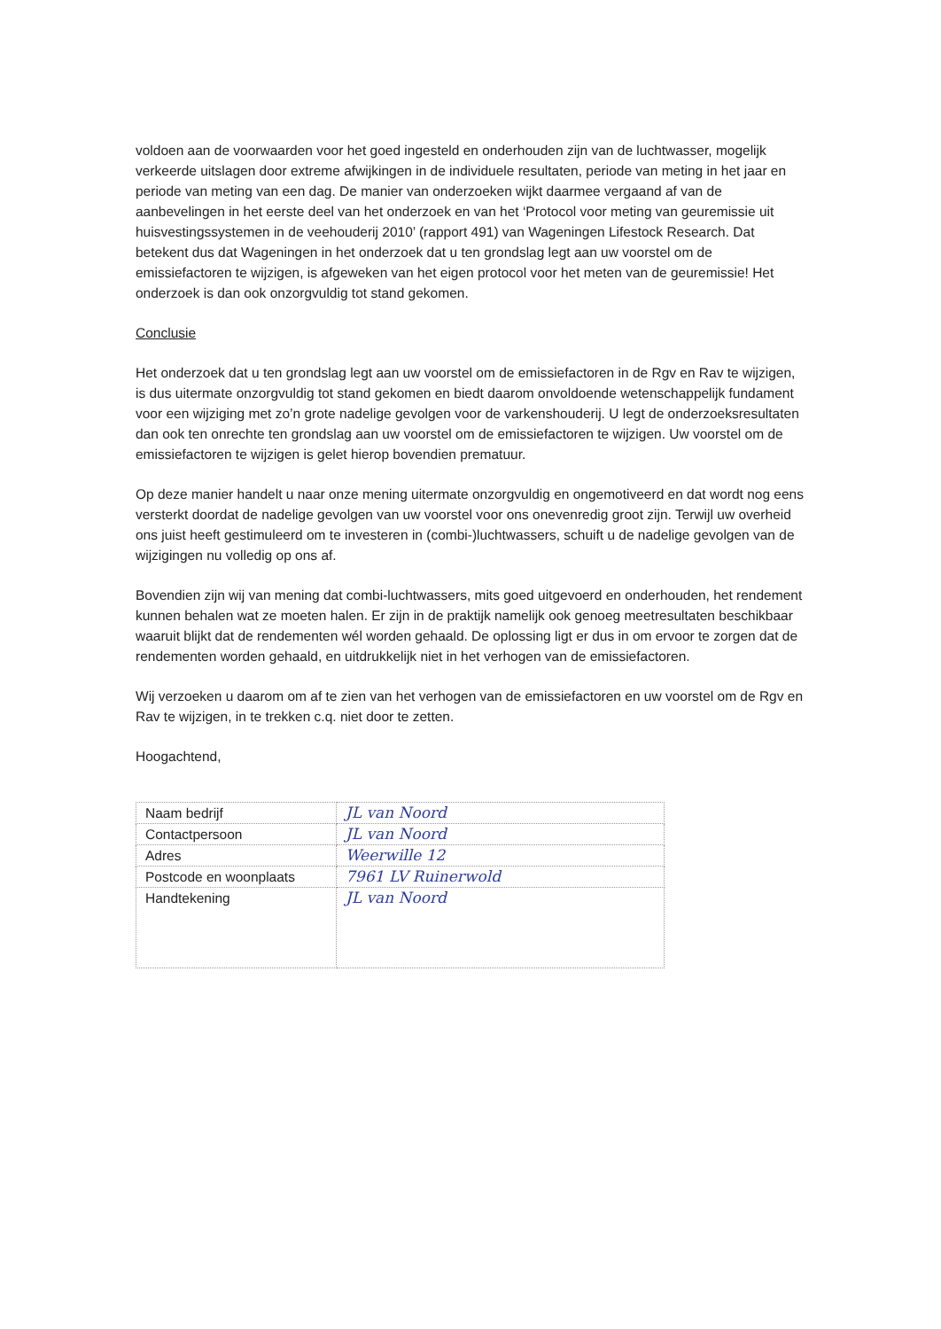voldoen aan de voorwaarden voor het goed ingesteld en onderhouden zijn van de luchtwasser, mogelijk verkeerde uitslagen door extreme afwijkingen in de individuele resultaten, periode van meting in het jaar en periode van meting van een dag. De manier van onderzoeken wijkt daarmee vergaand af van de aanbevelingen in het eerste deel van het onderzoek en van het ‘Protocol voor meting van geuremissie uit huisvestingssystemen in de veehouderij 2010’ (rapport 491) van Wageningen Lifestock Research. Dat betekent dus dat Wageningen in het onderzoek dat u ten grondslag legt aan uw voorstel om de emissiefactoren te wijzigen, is afgeweken van het eigen protocol voor het meten van de geuremissie! Het onderzoek is dan ook onzorgvuldig tot stand gekomen.
Conclusie
Het onderzoek dat u ten grondslag legt aan uw voorstel om de emissiefactoren in de Rgv en Rav te wijzigen, is dus uitermate onzorgvuldig tot stand gekomen en biedt daarom onvoldoende wetenschappelijk fundament voor een wijziging met zo’n grote nadelige gevolgen voor de varkenshouderij. U legt de onderzoeksresultaten dan ook ten onrechte ten grondslag aan uw voorstel om de emissiefactoren te wijzigen. Uw voorstel om de emissiefactoren te wijzigen is gelet hierop bovendien prematuur.
Op deze manier handelt u naar onze mening uitermate onzorgvuldig en ongemotiveerd en dat wordt nog eens versterkt doordat de nadelige gevolgen van uw voorstel voor ons onevenredig groot zijn. Terwijl uw overheid ons juist heeft gestimuleerd om te investeren in (combi-)luchtwassers, schuift u de nadelige gevolgen van de wijzigingen nu volledig op ons af.
Bovendien zijn wij van mening dat combi-luchtwassers, mits goed uitgevoerd en onderhouden, het rendement kunnen behalen wat ze moeten halen. Er zijn in de praktijk namelijk ook genoeg meetresultaten beschikbaar waaruit blijkt dat de rendementen wél worden gehaald. De oplossing ligt er dus in om ervoor te zorgen dat de rendementen worden gehaald, en uitdrukkelijk niet in het verhogen van de emissiefactoren.
Wij verzoeken u daarom om af te zien van het verhogen van de emissiefactoren en uw voorstel om de Rgv en Rav te wijzigen, in te trekken c.q. niet door te zetten.
Hoogachtend,
| Naam bedrijf | JL van Noord |
| Contactpersoon | JL van Noord |
| Adres | Weerwille 12 |
| Postcode en woonplaats | 7961 LV Ruinerwold |
| Handtekening | JL van Noord |